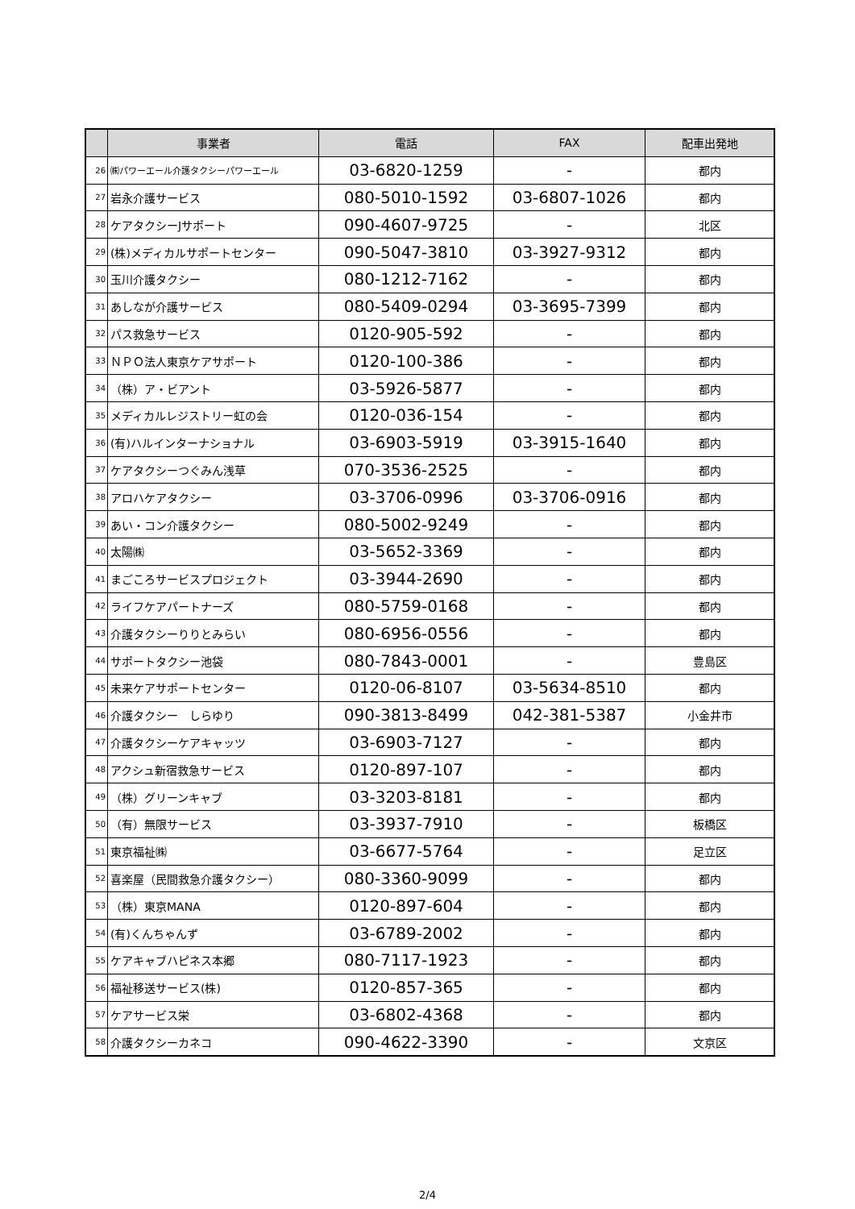| | 事業者 | 電話 | FAX | 配車出発地 |
| --- | --- | --- | --- | --- |
| 26 | ㈱パワーエール介護タクシーパワーエール | 03-6820-1259 | - | 都内 |
| 27 | 岩永介護サービス | 080-5010-1592 | 03-6807-1026 | 都内 |
| 28 | ケアタクシーJサポート | 090-4607-9725 | - | 北区 |
| 29 | (株)メディカルサポートセンター | 090-5047-3810 | 03-3927-9312 | 都内 |
| 30 | 玉川介護タクシー | 080-1212-7162 | - | 都内 |
| 31 | あしなが介護サービス | 080-5409-0294 | 03-3695-7399 | 都内 |
| 32 | パス救急サービス | 0120-905-592 | - | 都内 |
| 33 | ＮＰＯ法人東京ケアサポート | 0120-100-386 | - | 都内 |
| 34 | （株）ア・ビアント | 03-5926-5877 | - | 都内 |
| 35 | メディカルレジストリー虹の会 | 0120-036-154 | - | 都内 |
| 36 | (有)ハルインターナショナル | 03-6903-5919 | 03-3915-1640 | 都内 |
| 37 | ケアタクシーつぐみん浅草 | 070-3536-2525 | - | 都内 |
| 38 | アロハケアタクシー | 03-3706-0996 | 03-3706-0916 | 都内 |
| 39 | あい・コン介護タクシー | 080-5002-9249 | - | 都内 |
| 40 | 太陽㈱ | 03-5652-3369 | - | 都内 |
| 41 | まごころサービスプロジェクト | 03-3944-2690 | - | 都内 |
| 42 | ライフケアパートナーズ | 080-5759-0168 | - | 都内 |
| 43 | 介護タクシーりりとみらい | 080-6956-0556 | - | 都内 |
| 44 | サポートタクシー池袋 | 080-7843-0001 | - | 豊島区 |
| 45 | 未来ケアサポートセンター | 0120-06-8107 | 03-5634-8510 | 都内 |
| 46 | 介護タクシー しらゆり | 090-3813-8499 | 042-381-5387 | 小金井市 |
| 47 | 介護タクシーケアキャッツ | 03-6903-7127 | - | 都内 |
| 48 | アクシュ新宿救急サービス | 0120-897-107 | - | 都内 |
| 49 | （株）グリーンキャブ | 03-3203-8181 | - | 都内 |
| 50 | （有）無限サービス | 03-3937-7910 | - | 板橋区 |
| 51 | 東京福祉㈱ | 03-6677-5764 | - | 足立区 |
| 52 | 喜楽屋（民間救急介護タクシー） | 080-3360-9099 | - | 都内 |
| 53 | （株）東京MANA | 0120-897-604 | - | 都内 |
| 54 | (有)くんちゃんず | 03-6789-2002 | - | 都内 |
| 55 | ケアキャブハピネス本郷 | 080-7117-1923 | - | 都内 |
| 56 | 福祉移送サービス(株) | 0120-857-365 | - | 都内 |
| 57 | ケアサービス栄 | 03-6802-4368 | - | 都内 |
| 58 | 介護タクシーカネコ | 090-4622-3390 | - | 文京区 |
2/4